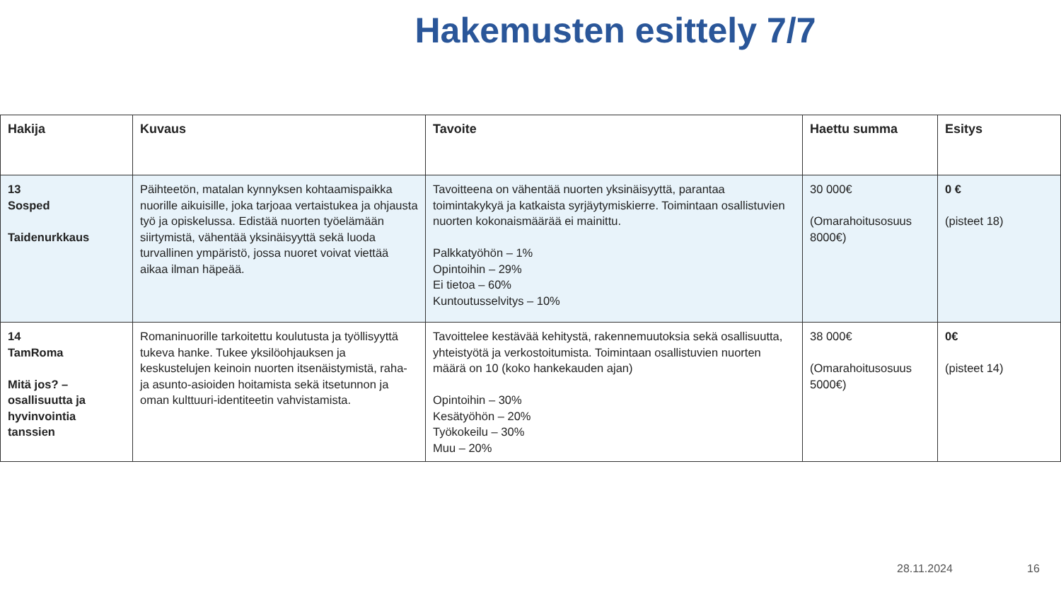Hakemusten esittely 7/7
| Hakija | Kuvaus | Tavoite | Haettu summa | Esitys |
| --- | --- | --- | --- | --- |
| 13 Sosped Taidenurkkaus | Päihteetön, matalan kynnyksen kohtaamispaikka nuorille aikuisille, joka tarjoaa vertaistukea ja ohjausta työ ja opiskelussa. Edistää nuorten työelämään siirtymistä, vähentää yksinäisyyttä sekä luoda turvallinen ympäristö, jossa nuoret voivat viettää aikaa ilman häpeää. | Tavoitteena on vähentää nuorten yksinäisyyttä, parantaa toimintakykyä ja katkaista syrjäytymiskierre. Toimintaan osallistuvien nuorten kokonaismäärää ei mainittu. Palkkatyöhön – 1% Opintoihin – 29% Ei tietoa – 60% Kuntoutusselvitys – 10% | 30 000€ (Omarahoitusosuus 8000€) | 0 € (pisteet 18) |
| 14 TamRoma Mitä jos? – osallisuutta ja hyvinvointia tanssien | Romaninuorille tarkoitettu koulutusta ja työllisyyttä tukeva hanke. Tukee yksilöohjauksen ja keskustelujen keinoin nuorten itsenäistymistä, raha- ja asunto-asioiden hoitamista sekä itsetunnon ja oman kulttuuri-identiteetin vahvistamista. | Tavoittelee kestävää kehitystä, rakennemuutoksia sekä osallisuutta, yhteistyötä ja verkostoitumista. Toimintaan osallistuvien nuorten määrä on 10 (koko hankekauden ajan) Opintoihin – 30% Kesätyöhön – 20% Työkokeilu – 30% Muu – 20% | 38 000€ (Omarahoitusosuus 5000€) | 0€ (pisteet 14) |
28.11.2024 16